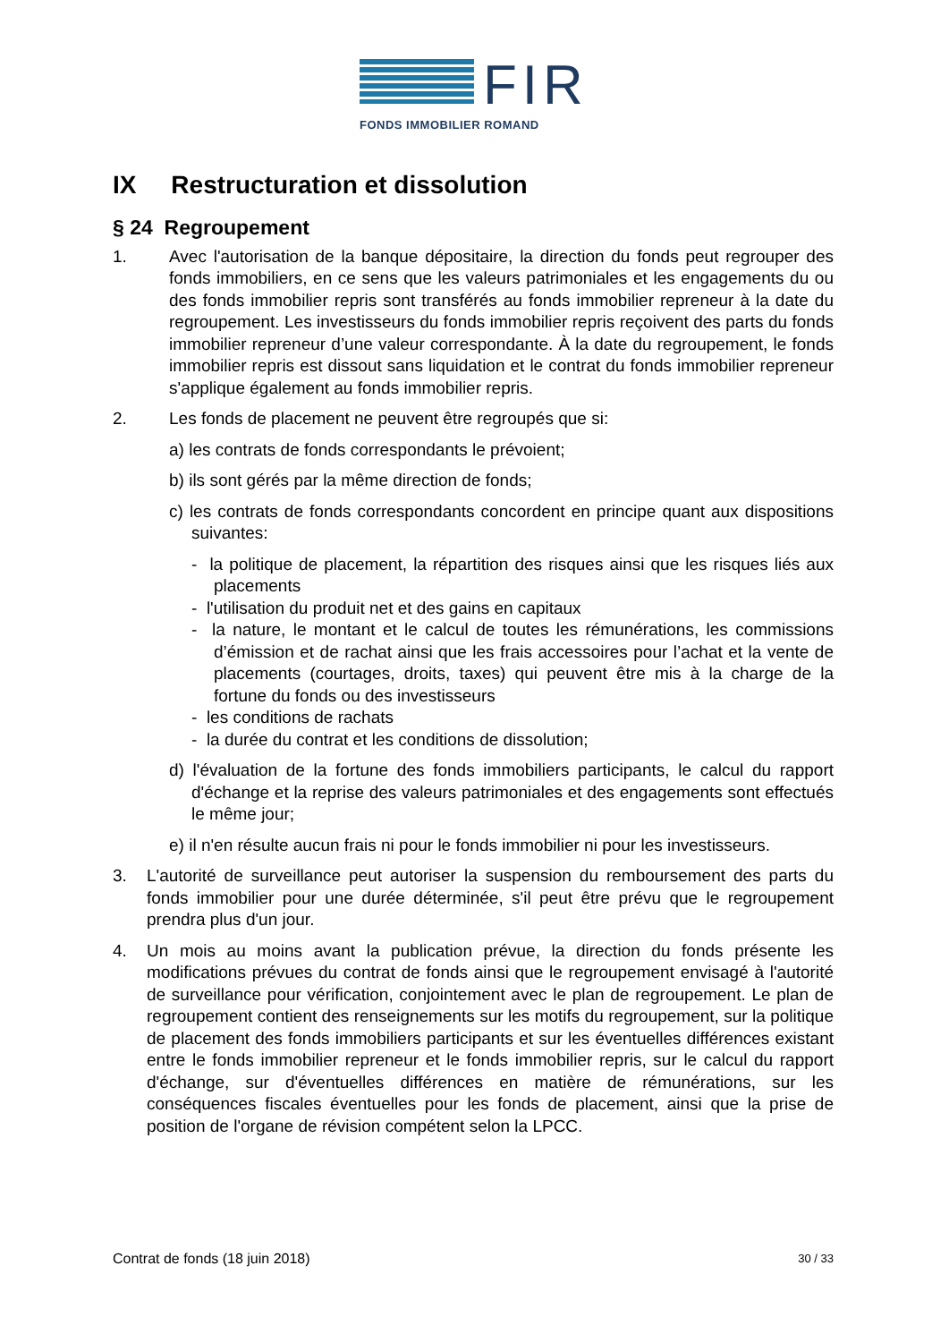FIR
FONDS IMMOBILIER ROMAND
IX Restructuration et dissolution
§ 24 Regroupement
1. Avec l'autorisation de la banque dépositaire, la direction du fonds peut regrouper des fonds immobiliers, en ce sens que les valeurs patrimoniales et les engagements du ou des fonds immobilier repris sont transférés au fonds immobilier repreneur à la date du regroupement. Les investisseurs du fonds immobilier repris reçoivent des parts du fonds immobilier repreneur d’une valeur correspondante. À la date du regroupement, le fonds immobilier repris est dissout sans liquidation et le contrat du fonds immobilier repreneur s'applique également au fonds immobilier repris.
2. Les fonds de placement ne peuvent être regroupés que si:
a) les contrats de fonds correspondants le prévoient;
b) ils sont gérés par la même direction de fonds;
c) les contrats de fonds correspondants concordent en principe quant aux dispositions suivantes:
- la politique de placement, la répartition des risques ainsi que les risques liés aux placements
- l'utilisation du produit net et des gains en capitaux
- la nature, le montant et le calcul de toutes les rémunérations, les commissions d’émission et de rachat ainsi que les frais accessoires pour l’achat et la vente de placements (courtages, droits, taxes) qui peuvent être mis à la charge de la fortune du fonds ou des investisseurs
- les conditions de rachats
- la durée du contrat et les conditions de dissolution;
d) l'évaluation de la fortune des fonds immobiliers participants, le calcul du rapport d'échange et la reprise des valeurs patrimoniales et des engagements sont effectués le même jour;
e) il n'en résulte aucun frais ni pour le fonds immobilier ni pour les investisseurs.
3. L'autorité de surveillance peut autoriser la suspension du remboursement des parts du fonds immobilier pour une durée déterminée, s'il peut être prévu que le regroupement prendra plus d'un jour.
4. Un mois au moins avant la publication prévue, la direction du fonds présente les modifications prévues du contrat de fonds ainsi que le regroupement envisagé à l'autorité de surveillance pour vérification, conjointement avec le plan de regroupement. Le plan de regroupement contient des renseignements sur les motifs du regroupement, sur la politique de placement des fonds immobiliers participants et sur les éventuelles différences existant entre le fonds immobilier repreneur et le fonds immobilier repris, sur le calcul du rapport d'échange, sur d'éventuelles différences en matière de rémunérations, sur les conséquences fiscales éventuelles pour les fonds de placement, ainsi que la prise de position de l'organe de révision compétent selon la LPCC.
Contrat de fonds (18 juin 2018) 30 / 33